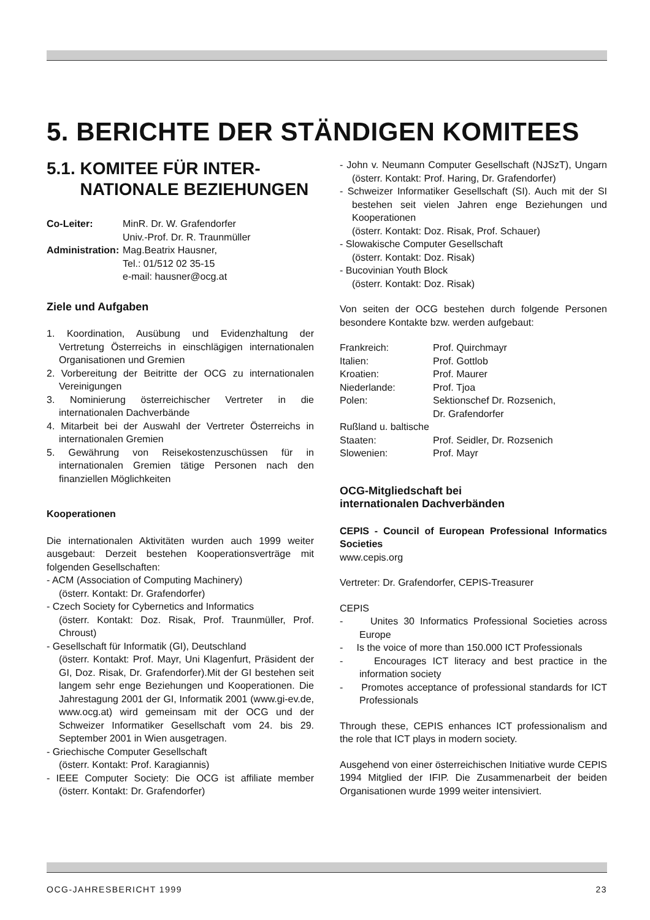5. BERICHTE DER STÄNDIGEN KOMITEES
5.1. KOMITEE FÜR INTER-
NATIONALE BEZIEHUNGEN
| Co-Leiter: | MinR. Dr. W. Grafendorfer Univ.-Prof. Dr. R. Traunmüller |
| Administration: | Mag.Beatrix Hausner, Tel.: 01/512 02 35-15 e-mail: hausner@ocg.at |
Ziele und Aufgaben
1. Koordination, Ausübung und Evidenzhaltung der Vertretung Österreichs in einschlägigen internationalen Organisationen und Gremien
2. Vorbereitung der Beitritte der OCG zu internationalen Vereinigungen
3. Nominierung österreichischer Vertreter in die internationalen Dachverbände
4. Mitarbeit bei der Auswahl der Vertreter Österreichs in internationalen Gremien
5. Gewährung von Reisekostenzuschüssen für in internationalen Gremien tätige Personen nach den finanziellen Möglichkeiten
Kooperationen
Die internationalen Aktivitäten wurden auch 1999 weiter ausgebaut: Derzeit bestehen Kooperationsverträge mit folgenden Gesellschaften:
- ACM (Association of Computing Machinery)
(österr. Kontakt: Dr. Grafendorfer)
- Czech Society for Cybernetics and Informatics
(österr. Kontakt: Doz. Risak, Prof. Traunmüller, Prof. Chroust)
- Gesellschaft für Informatik (GI), Deutschland
(österr. Kontakt: Prof. Mayr, Uni Klagenfurt, Präsident der GI, Doz. Risak, Dr. Grafendorfer).Mit der GI bestehen seit langem sehr enge Beziehungen und Kooperationen. Die Jahrestagung 2001 der GI, Informatik 2001 (www.gi-ev.de, www.ocg.at) wird gemeinsam mit der OCG und der Schweizer Informatiker Gesellschaft vom 24. bis 29. September 2001 in Wien ausgetragen.
- Griechische Computer Gesellschaft
(österr. Kontakt: Prof. Karagiannis)
- IEEE Computer Society: Die OCG ist affiliate member (österr. Kontakt: Dr. Grafendorfer)
- John v. Neumann Computer Gesellschaft (NJSzT), Ungarn (österr. Kontakt: Prof. Haring, Dr. Grafendorfer)
- Schweizer Informatiker Gesellschaft (SI). Auch mit der SI bestehen seit vielen Jahren enge Beziehungen und Kooperationen
(österr. Kontakt: Doz. Risak, Prof. Schauer)
- Slowakische Computer Gesellschaft
(österr. Kontakt: Doz. Risak)
- Bucovinian Youth Block
(österr. Kontakt: Doz. Risak)
Von seiten der OCG bestehen durch folgende Personen besondere Kontakte bzw. werden aufgebaut:
| Frankreich: | Prof. Quirchmayr |
| Italien: | Prof. Gottlob |
| Kroatien: | Prof. Maurer |
| Niederlande: | Prof. Tjoa |
| Polen: | Sektionschef Dr. Rozsenich, Dr. Grafendorfer |
| Rußland u. baltische Staaten: | Prof. Seidler, Dr. Rozsenich |
| Slowenien: | Prof. Mayr |
OCG-Mitgliedschaft bei
internationalen Dachverbänden
CEPIS - Council of European Professional Informatics Societies
www.cepis.org
Vertreter: Dr. Grafendorfer, CEPIS-Treasurer
CEPIS
- Unites 30 Informatics Professional Societies across Europe
- Is the voice of more than 150.000 ICT Professionals
- Encourages ICT literacy and best practice in the information society
- Promotes acceptance of professional standards for ICT Professionals
Through these, CEPIS enhances ICT professionalism and the role that ICT plays in modern society.
Ausgehend von einer österreichischen Initiative wurde CEPIS 1994 Mitglied der IFIP. Die Zusammenarbeit der beiden Organisationen wurde 1999 weiter intensiviert.
OCG-JAHRESBERICHT 1999 23